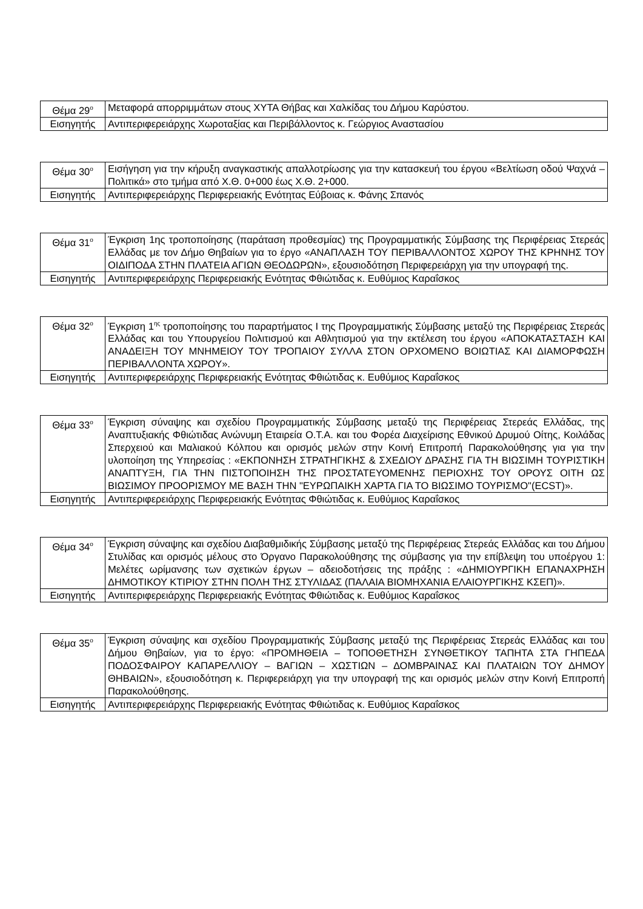| Θέμα 29<sup>ο</sup> | Μεταφορά απορριμμάτων στους ΧΥΤΑ Θήβας και Χαλκίδας του Δήμου Καρύστου. |
| Εισηγητής | Αντιπεριφερειάρχης Χωροταξίας και Περιβάλλοντος κ. Γεώργιος Αναστασίου |
| Θέμα 30<sup>ο</sup> | Εισήγηση για την κήρυξη αναγκαστικής απαλλοτρίωσης για την κατασκευή του έργου «Βελτίωση οδού Ψαχνά – Πολιτικά» στο τμήμα από Χ.Θ. 0+000 έως Χ.Θ. 2+000. |
| Εισηγητής | Αντιπεριφερειάρχης Περιφερειακής Ενότητας Εύβοιας κ. Φάνης Σπανός |
| Θέμα 31<sup>ο</sup> | Έγκριση 1ης τροποποίησης (παράταση προθεσμίας) της Προγραμματικής Σύμβασης της Περιφέρειας Στερεάς Ελλάδας με τον Δήμο Θηβαίων για το έργο «ΑΝΑΠΛΑΣΗ ΤΟΥ ΠΕΡΙΒΑΛΛΟΝΤΟΣ ΧΩΡΟΥ ΤΗΣ ΚΡΗΝΗΣ ΤΟΥ ΟΙΔΙΠΟΔΑ ΣΤΗΝ ΠΛΑΤΕΙΑ ΑΓΙΩΝ ΘΕΟΔΩΡΩΝ», εξουσιοδότηση Περιφερειάρχη για την υπογραφή της. |
| Εισηγητής | Αντιπεριφερειάρχης Περιφερειακής Ενότητας Φθιώτιδας κ. Ευθύμιος Καραΐσκος |
| Θέμα 32<sup>ο</sup> | Έγκριση 1<sup>ης</sup> τροποποίησης του παραρτήματος Ι της Προγραμματικής Σύμβασης μεταξύ της Περιφέρειας Στερεάς Ελλάδας και του Υπουργείου Πολιτισμού και Αθλητισμού για την εκτέλεση του έργου «ΑΠΟΚΑΤΑΣΤΑΣΗ ΚΑΙ ΑΝΑΔΕΙΞΗ ΤΟΥ ΜΝΗΜΕΙΟΥ ΤΟΥ ΤΡΟΠΑΙΟΥ ΣΥΛΛΑ ΣΤΟΝ ΟΡΧΟΜΕΝΟ ΒΟΙΩΤΙΑΣ ΚΑΙ ΔΙΑΜΟΡΦΩΣΗ ΠΕΡΙΒΑΛΛΟΝΤΑ ΧΩΡΟΥ». |
| Εισηγητής | Αντιπεριφερειάρχης Περιφερειακής Ενότητας Φθιώτιδας κ. Ευθύμιος Καραΐσκος |
| Θέμα 33<sup>ο</sup> | Έγκριση σύναψης και σχεδίου Προγραμματικής Σύμβασης μεταξύ της Περιφέρειας Στερεάς Ελλάδας, της Αναπτυξιακής Φθιώτιδας Ανώνυμη Εταιρεία Ο.Τ.Α. και του Φορέα Διαχείρισης Εθνικού Δρυμού Οίτης, Κοιλάδας Σπερχειού και Μαλιακού Κόλπου και ορισμός μελών στην Κοινή Επιτροπή Παρακολούθησης για για την υλοποίηση της Υπηρεσίας : «ΕΚΠΟΝΗΣΗ ΣΤΡΑΤΗΓΙΚΗΣ & ΣΧΕΔΙΟΥ ΔΡΑΣΗΣ ΓΙΑ ΤΗ ΒΙΩΣΙΜΗ ΤΟΥΡΙΣΤΙΚΗ ΑΝΑΠΤΥΞΗ, ΓΙΑ ΤΗΝ ΠΙΣΤΟΠΟΙΗΣΗ ΤΗΣ ΠΡΟΣΤΑΤΕΥΟΜΕΝΗΣ ΠΕΡΙΟΧΗΣ ΤΟΥ ΟΡΟΥΣ ΟΙΤΗ ΩΣ ΒΙΩΣΙΜΟΥ ΠΡΟΟΡΙΣΜΟΥ ΜΕ ΒΑΣΗ ΤΗΝ "ΕΥΡΩΠΑΙΚΗ ΧΑΡΤΑ ΓΙΑ ΤΟ ΒΙΩΣΙΜΟ ΤΟΥΡΙΣΜΟ"(ECST)». |
| Εισηγητής | Αντιπεριφερειάρχης Περιφερειακής Ενότητας Φθιώτιδας κ. Ευθύμιος Καραΐσκος |
| Θέμα 34<sup>ο</sup> | Έγκριση σύναψης και σχεδίου Διαβαθμιδικής Σύμβασης μεταξύ της Περιφέρειας Στερεάς Ελλάδας και του Δήμου Στυλίδας και ορισμός μέλους στο Όργανο Παρακολούθησης της σύμβασης για την επίβλεψη του υποέργου 1: Μελέτες ωρίμανσης των σχετικών έργων – αδειοδοτήσεις της πράξης : «ΔΗΜΙΟΥΡΓΙΚΗ ΕΠΑΝΑΧΡΗΣΗ ΔΗΜΟΤΙΚΟΥ ΚΤΙΡΙΟΥ ΣΤΗΝ ΠΟΛΗ ΤΗΣ ΣΤΥΛΙΔΑΣ (ΠΑΛΑΙΑ ΒΙΟΜΗΧΑΝΙΑ ΕΛΑΙΟΥΡΓΙΚΗΣ ΚΣΕΠ)». |
| Εισηγητής | Αντιπεριφερειάρχης Περιφερειακής Ενότητας Φθιώτιδας κ. Ευθύμιος Καραΐσκος |
| Θέμα 35<sup>ο</sup> | Έγκριση σύναψης και σχεδίου Προγραμματικής Σύμβασης μεταξύ της Περιφέρειας Στερεάς Ελλάδας και του Δήμου Θηβαίων, για το έργο: «ΠΡΟΜΗΘΕΙΑ – ΤΟΠΟΘΕΤΗΣΗ ΣΥΝΘΕΤΙΚΟΥ ΤΑΠΗΤΑ ΣΤΑ ΓΗΠΕΔΑ ΠΟΔΟΣΦΑΙΡΟΥ ΚΑΠΑΡΕΛΛΙΟΥ – ΒΑΓΙΩΝ – ΧΩΣΤΙΩΝ – ΔΟΜΒΡΑΙΝΑΣ ΚΑΙ ΠΛΑΤΑΙΩΝ ΤΟΥ ΔΗΜΟΥ ΘΗΒΑΙΩΝ», εξουσιοδότηση κ. Περιφερειάρχη για την υπογραφή της και ορισμός μελών στην Κοινή Επιτροπή Παρακολούθησης. |
| Εισηγητής | Αντιπεριφερειάρχης Περιφερειακής Ενότητας Φθιώτιδας κ. Ευθύμιος Καραΐσκος |